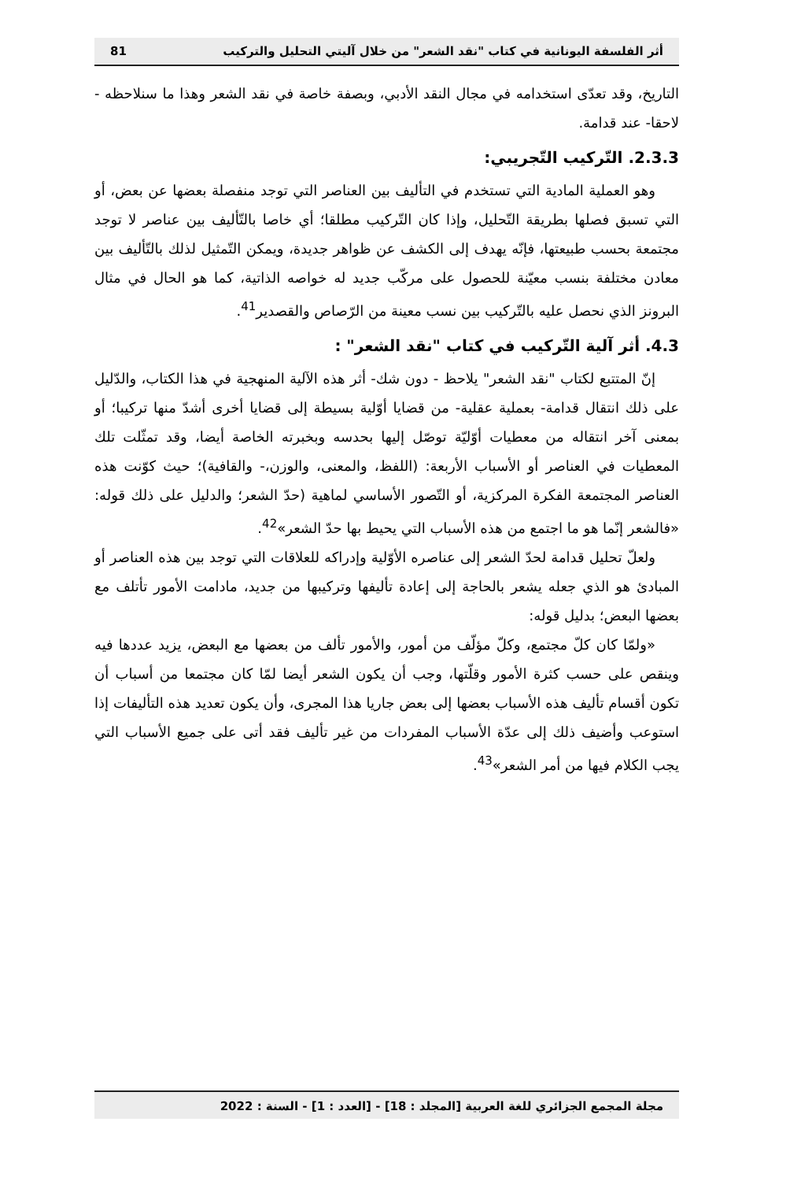أثر الفلسفة اليونانية في كتاب "نقد الشعر" من خلال آليتي التحليل والتركيب 81
التاريخ، وقد تعدّى استخدامه في مجال النقد الأدبي، وبصفة خاصة في نقد الشعر وهذا ما سنلاحظه - لاحقا- عند قدامة.
2.3.3. التّركيب التّجريبي:
وهو العملية المادية التي تستخدم في التأليف بين العناصر التي توجد منفصلة بعضها عن بعض، أو التي تسبق فصلها بطريقة التّحليل، وإذا كان التّركيب مطلقا؛ أي خاصا بالتّأليف بين عناصر لا توجد مجتمعة بحسب طبيعتها، فإنّه يهدف إلى الكشف عن ظواهر جديدة، ويمكن التّمثيل لذلك بالتّأليف بين معادن مختلفة بنسب معيّنة للحصول على مركّب جديد له خواصه الذاتية، كما هو الحال في مثال البرونز الذي نحصل عليه بالتّركيب بين نسب معينة من الرّصاص والقصدير<sup>41</sup>.
4.3. أثر آلية التّركيب في كتاب "نقد الشعر" :
إنّ المتتبع لكتاب "نقد الشعر" يلاحظ - دون شك- أثر هذه الآلية المنهجية في هذا الكتاب، والدّليل على ذلك انتقال قدامة- بعملية عقلية- من قضايا أوّلية بسيطة إلى قضايا أخرى أشدّ منها تركيبا؛ أو بمعنى آخر انتقاله من معطيات أوّليّة توصّل إليها بحدسه وبخبرته الخاصة أيضا، وقد تمثّلت تلك المعطيات في العناصر أو الأسباب الأربعة: (اللفظ، والمعنى، والوزن،- والقافية)؛ حيث كوّنت هذه العناصر المجتمعة الفكرة المركزية، أو التّصور الأساسي لماهية (حدّ الشعر؛ والدليل على ذلك قوله: «فالشعر إنّما هو ما اجتمع من هذه الأسباب التي يحيط بها حدّ الشعر»<sup>42</sup>.
ولعلّ تحليل قدامة لحدّ الشعر إلى عناصره الأوّلية وإدراكه للعلاقات التي توجد بين هذه العناصر أو المبادئ هو الذي جعله يشعر بالحاجة إلى إعادة تأليفها وتركيبها من جديد، مادامت الأمور تأتلف مع بعضها البعض؛ بدليل قوله:
«ولمّا كان كلّ مجتمع، وكلّ مؤلّف من أمور، والأمور تألف من بعضها مع البعض، يزيد عددها فيه وينقص على حسب كثرة الأمور وقلّتها، وجب أن يكون الشعر أيضا لمّا كان مجتمعا من أسباب أن تكون أقسام تأليف هذه الأسباب بعضها إلى بعض جاريا هذا المجرى، وأن يكون تعديد هذه التأليفات إذا استوعب وأضيف ذلك إلى عدّة الأسباب المفردات من غير تأليف فقد أتى على جميع الأسباب التي يجب الكلام فيها من أمر الشعر»<sup>43</sup>.
مجلة المجمع الجزائري للغة العربية [المجلد : 18] - [العدد : 1] - السنة : 2022